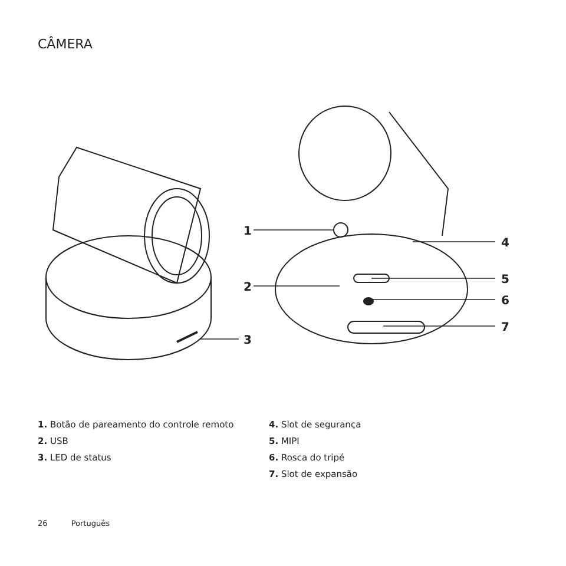CÂMERA
1
2
3
4
5
6
7
1. Botão de pareamento do controle remoto
2. USB
3. LED de status
4. Slot de segurança
5. MIPI
6. Rosca do tripé
7. Slot de expansão
26 Português